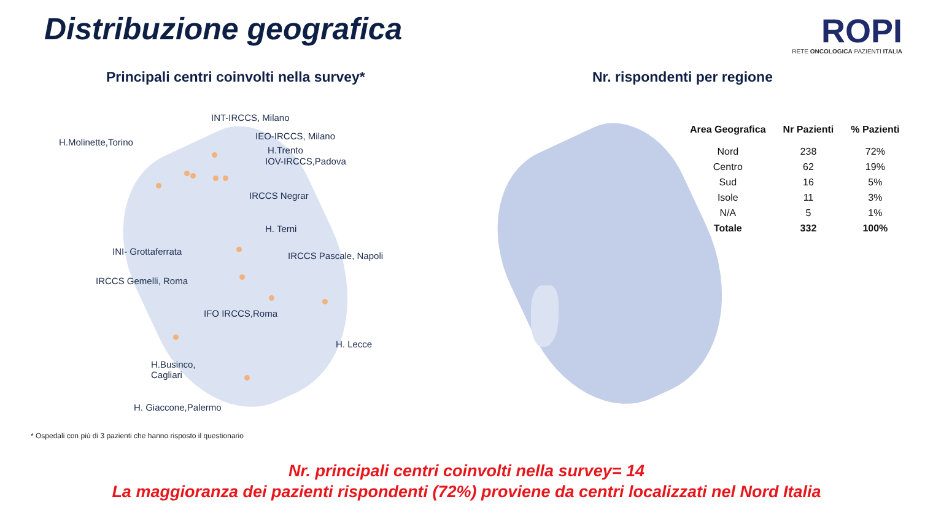Distribuzione geografica
ROPI
RETE ONCOLOGICA PAZIENTI ITALIA
Principali centri coinvolti nella survey*
Nr. rispondenti per regione
INT-IRCCS, Milano
H.Molinette,Torino
IEO-IRCCS, Milano
H.Trento
IOV-IRCCS,Padova
IRCCS Negrar
H. Terni
INI- Grottaferrata IRCCS Pascale, Napoli
IRCCS Gemelli, Roma
IFO IRCCS,Roma
H. Lecce
H.Businco,
Cagliari
H. Giaccone,Palermo
| Area Geografica | Nr Pazienti | % Pazienti |
| --- | --- | --- |
| Nord | 238 | 72% |
| Centro | 62 | 19% |
| Sud | 16 | 5% |
| Isole | 11 | 3% |
| N/A | 5 | 1% |
| Totale | 332 | 100% |
* Ospedali con più di 3 pazienti che hanno risposto il questionario
Nr. principali centri coinvolti nella survey= 14
La maggioranza dei pazienti rispondenti (72%) proviene da centri localizzati nel Nord Italia